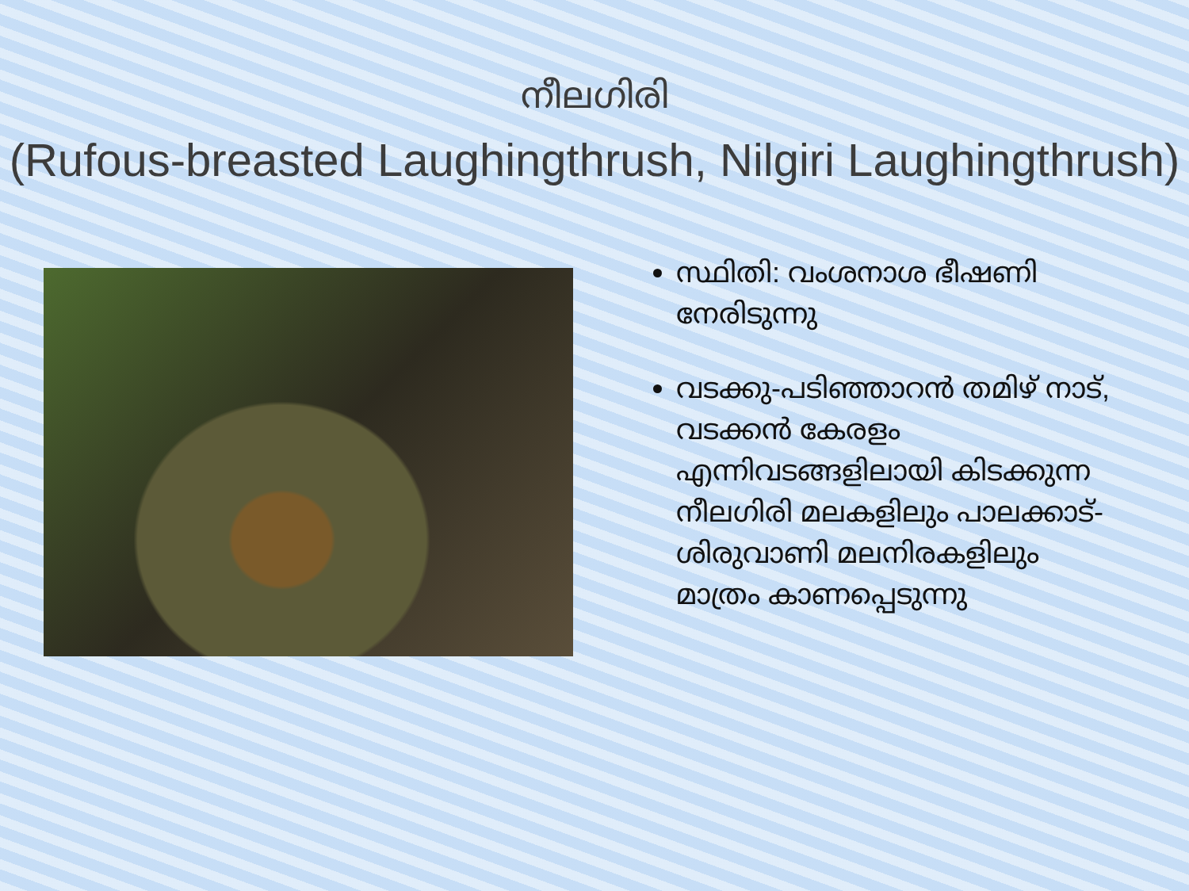നീലഗിരി
(Rufous-breasted Laughingthrush, Nilgiri Laughingthrush)
സ്ഥിതി: വംശനാശ ഭീഷണി നേരിടുന്നു
വടക്കു-പടിഞ്ഞാറൻ തമിഴ് നാട്, വടക്കൻ കേരളം എന്നിവടങ്ങളിലായി കിടക്കുന്ന നീലഗിരി മലകളിലും പാലക്കാട്-ശിരുവാണി മലനിരകളിലും മാത്രം കാണപ്പെടുന്നു